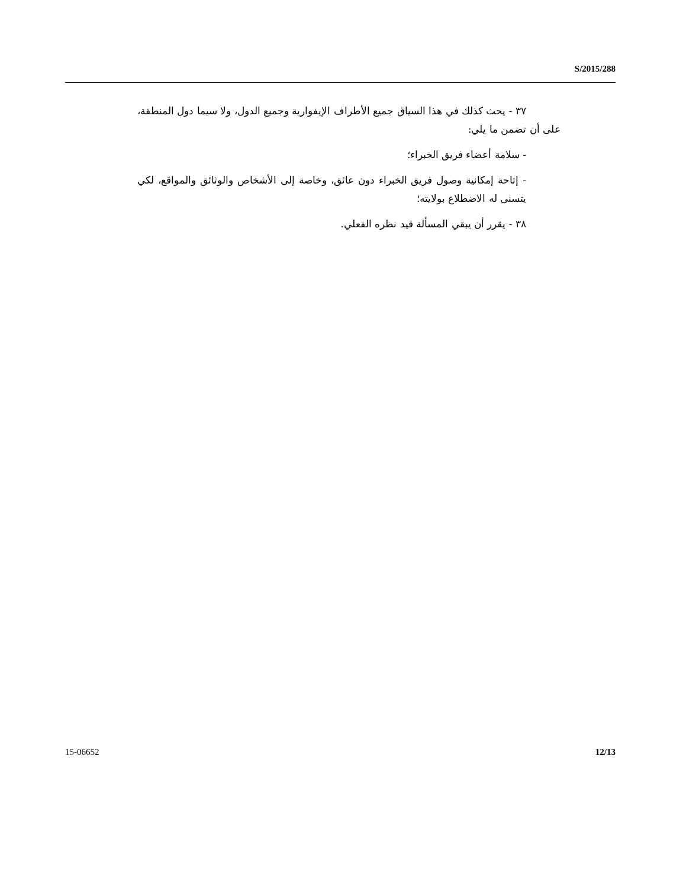S/2015/288
٣٧ - يحث كذلك في هذا السياق جميع الأطراف الإيفوارية وجميع الدول، ولا سيما دول المنطقة، على أن تضمن ما يلي:
- سلامة أعضاء فريق الخبراء؛
- إتاحة إمكانية وصول فريق الخبراء دون عائق، وخاصة إلى الأشخاص والوثائق والمواقع، لكي يتسنى له الاضطلاع بولايته؛
٣٨ - يقرر أن يبقي المسألة قيد نظره الفعلي.
15-06652 12/13